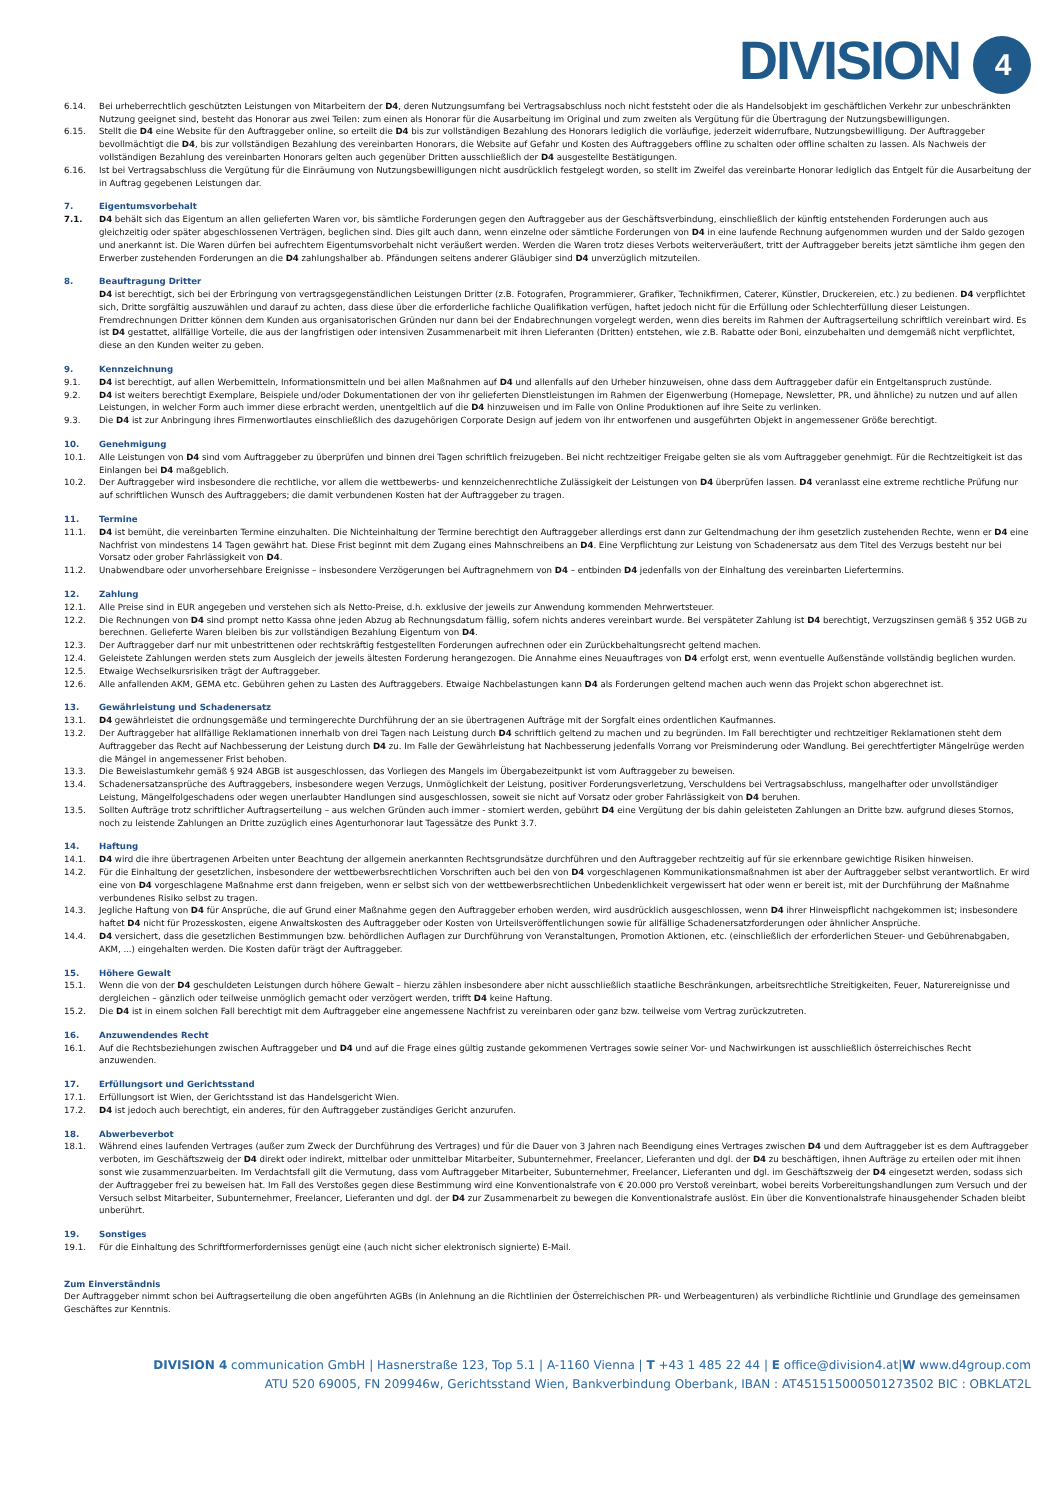DIVISION 4
6.14. Bei urheberrechtlich geschützten Leistungen von Mitarbeitern der D4, deren Nutzungsumfang bei Vertragsabschluss noch nicht feststeht oder die als Handelsobjekt im geschäftlichen Verkehr zur unbeschränkten Nutzung geeignet sind, besteht das Honorar aus zwei Teilen: zum einen als Honorar für die Ausarbeitung im Original und zum zweiten als Vergütung für die Übertragung der Nutzungsbewilligungen.
6.15. Stellt die D4 eine Website für den Auftraggeber online, so erteilt die D4 bis zur vollständigen Bezahlung des Honorars lediglich die vorläufige, jederzeit widerrufbare, Nutzungsbewilligung. Der Auftraggeber bevollmächtigt die D4, bis zur vollständigen Bezahlung des vereinbarten Honorars, die Website auf Gefahr und Kosten des Auftraggebers offline zu schalten oder offline schalten zu lassen. Als Nachweis der vollständigen Bezahlung des vereinbarten Honorars gelten auch gegenüber Dritten ausschließlich der D4 ausgestellte Bestätigungen.
6.16. Ist bei Vertragsabschluss die Vergütung für die Einräumung von Nutzungsbewilligungen nicht ausdrücklich festgelegt worden, so stellt im Zweifel das vereinbarte Honorar lediglich das Entgelt für die Ausarbeitung der in Auftrag gegebenen Leistungen dar.
7. Eigentumsvorbehalt
7.1. D4 behält sich das Eigentum an allen gelieferten Waren vor, bis sämtliche Forderungen gegen den Auftraggeber aus der Geschäftsverbindung, einschließlich der künftig entstehenden Forderungen auch aus gleichzeitig oder später abgeschlossenen Verträgen, beglichen sind. Dies gilt auch dann, wenn einzelne oder sämtliche Forderungen von D4 in eine laufende Rechnung aufgenommen wurden und der Saldo gezogen und anerkannt ist. Die Waren dürfen bei aufrechtem Eigentumsvorbehalt nicht veräußert werden. Werden die Waren trotz dieses Verbots weiterveräußert, tritt der Auftraggeber bereits jetzt sämtliche ihm gegen den Erwerber zustehenden Forderungen an die D4 zahlungshalber ab. Pfändungen seitens anderer Gläubiger sind D4 unverzüglich mitzuteilen.
8. Beauftragung Dritter
D4 ist berechtigt, sich bei der Erbringung von vertragsgegenständlichen Leistungen Dritter (z.B. Fotografen, Programmierer, Grafiker, Technikfirmen, Caterer, Künstler, Druckereien, etc.) zu bedienen. D4 verpflichtet sich, Dritte sorgfältig auszuwählen und darauf zu achten, dass diese über die erforderliche fachliche Qualifikation verfügen, haftet jedoch nicht für die Erfüllung oder Schlechterfüllung dieser Leistungen. Fremdrechnungen Dritter können dem Kunden aus organisatorischen Gründen nur dann bei der Endabrechnungen vorgelegt werden, wenn dies bereits im Rahmen der Auftragserteilung schriftlich vereinbart wird. Es ist D4 gestattet, allfällige Vorteile, die aus der langfristigen oder intensiven Zusammenarbeit mit ihren Lieferanten (Dritten) entstehen, wie z.B. Rabatte oder Boni, einzubehalten und demgemäß nicht verpflichtet, diese an den Kunden weiter zu geben.
9. Kennzeichnung
9.1. D4 ist berechtigt, auf allen Werbemitteln, Informationsmitteln und bei allen Maßnahmen auf D4 und allenfalls auf den Urheber hinzuweisen, ohne dass dem Auftraggeber dafür ein Entgeltanspruch zustünde.
9.2. D4 ist weiters berechtigt Exemplare, Beispiele und/oder Dokumentationen der von ihr gelieferten Dienstleistungen im Rahmen der Eigenwerbung (Homepage, Newsletter, PR, und ähnliche) zu nutzen und auf allen Leistungen, in welcher Form auch immer diese erbracht werden, unentgeltlich auf die D4 hinzuweisen und im Falle von Online Produktionen auf ihre Seite zu verlinken.
9.3. Die D4 ist zur Anbringung ihres Firmenwortlautes einschließlich des dazugehörigen Corporate Design auf jedem von ihr entworfenen und ausgeführten Objekt in angemessener Größe berechtigt.
10. Genehmigung
10.1. Alle Leistungen von D4 sind vom Auftraggeber zu überprüfen und binnen drei Tagen schriftlich freizugeben. Bei nicht rechtzeitiger Freigabe gelten sie als vom Auftraggeber genehmigt. Für die Rechtzeitigkeit ist das Einlangen bei D4 maßgeblich.
10.2. Der Auftraggeber wird insbesondere die rechtliche, vor allem die wettbewerbs- und kennzeichenrechtliche Zulässigkeit der Leistungen von D4 überprüfen lassen. D4 veranlasst eine extreme rechtliche Prüfung nur auf schriftlichen Wunsch des Auftraggebers; die damit verbundenen Kosten hat der Auftraggeber zu tragen.
11. Termine
11.1. D4 ist bemüht, die vereinbarten Termine einzuhalten. Die Nichteinhaltung der Termine berechtigt den Auftraggeber allerdings erst dann zur Geltendmachung der ihm gesetzlich zustehenden Rechte, wenn er D4 eine Nachfrist von mindestens 14 Tagen gewährt hat. Diese Frist beginnt mit dem Zugang eines Mahnschreibens an D4. Eine Verpflichtung zur Leistung von Schadenersatz aus dem Titel des Verzugs besteht nur bei Vorsatz oder grober Fahrlässigkeit von D4.
11.2. Unabwendbare oder unvorhersehbare Ereignisse – insbesondere Verzögerungen bei Auftragnehmern von D4 – entbinden D4 jedenfalls von der Einhaltung des vereinbarten Liefertermins.
12. Zahlung
12.1. Alle Preise sind in EUR angegeben und verstehen sich als Netto-Preise, d.h. exklusive der jeweils zur Anwendung kommenden Mehrwertsteuer.
12.2. Die Rechnungen von D4 sind prompt netto Kassa ohne jeden Abzug ab Rechnungsdatum fällig, sofern nichts anderes vereinbart wurde. Bei verspäteter Zahlung ist D4 berechtigt, Verzugszinsen gemäß § 352 UGB zu berechnen. Gelieferte Waren bleiben bis zur vollständigen Bezahlung Eigentum von D4.
12.3. Der Auftraggeber darf nur mit unbestrittenen oder rechtskräftig festgestellten Forderungen aufrechnen oder ein Zurückbehaltungsrecht geltend machen.
12.4. Geleistete Zahlungen werden stets zum Ausgleich der jeweils ältesten Forderung herangezogen. Die Annahme eines Neuauftrages von D4 erfolgt erst, wenn eventuelle Außenstände vollständig beglichen wurden.
12.5. Etwaige Wechselkursrisiken trägt der Auftraggeber.
12.6. Alle anfallenden AKM, GEMA etc. Gebühren gehen zu Lasten des Auftraggebers. Etwaige Nachbelastungen kann D4 als Forderungen geltend machen auch wenn das Projekt schon abgerechnet ist.
13. Gewährleistung und Schadenersatz
13.1. D4 gewährleistet die ordnungsgemäße und termingerechte Durchführung der an sie übertragenen Aufträge mit der Sorgfalt eines ordentlichen Kaufmannes.
13.2. Der Auftraggeber hat allfällige Reklamationen innerhalb von drei Tagen nach Leistung durch D4 schriftlich geltend zu machen und zu begründen. Im Fall berechtigter und rechtzeitiger Reklamationen steht dem Auftraggeber das Recht auf Nachbesserung der Leistung durch D4 zu. Im Falle der Gewährleistung hat Nachbesserung jedenfalls Vorrang vor Preisminderung oder Wandlung. Bei gerechtfertigter Mängelrüge werden die Mängel in angemessener Frist behoben.
13.3. Die Beweislastumkehr gemäß § 924 ABGB ist ausgeschlossen, das Vorliegen des Mangels im Übergabezeitpunkt ist vom Auftraggeber zu beweisen.
13.4. Schadenersatzansprüche des Auftraggebers, insbesondere wegen Verzugs, Unmöglichkeit der Leistung, positiver Forderungsverletzung, Verschuldens bei Vertragsabschluss, mangelhafter oder unvollständiger Leistung, Mängelfolgeschadens oder wegen unerlaubter Handlungen sind ausgeschlossen, soweit sie nicht auf Vorsatz oder grober Fahrlässigkeit von D4 beruhen.
13.5. Sollten Aufträge trotz schriftlicher Auftragserteilung – aus welchen Gründen auch immer - storniert werden, gebührt D4 eine Vergütung der bis dahin geleisteten Zahlungen an Dritte bzw. aufgrund dieses Stornos, noch zu leistende Zahlungen an Dritte zuzüglich eines Agenturhonorar laut Tagessätze des Punkt 3.7.
14. Haftung
14.1. D4 wird die ihre übertragenen Arbeiten unter Beachtung der allgemein anerkannten Rechtsgrundsätze durchführen und den Auftraggeber rechtzeitig auf für sie erkennbare gewichtige Risiken hinweisen.
14.2. Für die Einhaltung der gesetzlichen, insbesondere der wettbewerbsrechtlichen Vorschriften auch bei den von D4 vorgeschlagenen Kommunikationsmaßnahmen ist aber der Auftraggeber selbst verantwortlich. Er wird eine von D4 vorgeschlagene Maßnahme erst dann freigeben, wenn er selbst sich von der wettbewerbsrechtlichen Unbedenklichkeit vergewissert hat oder wenn er bereit ist, mit der Durchführung der Maßnahme verbundenes Risiko selbst zu tragen.
14.3. Jegliche Haftung von D4 für Ansprüche, die auf Grund einer Maßnahme gegen den Auftraggeber erhoben werden, wird ausdrücklich ausgeschlossen, wenn D4 ihrer Hinweispflicht nachgekommen ist; insbesondere haftet D4 nicht für Prozesskosten, eigene Anwaltskosten des Auftraggeber oder Kosten von Urteilsveröffentlichungen sowie für allfällige Schadenersatzforderungen oder ähnlicher Ansprüche.
14.4. D4 versichert, dass die gesetzlichen Bestimmungen bzw. behördlichen Auflagen zur Durchführung von Veranstaltungen, Promotion Aktionen, etc. (einschließlich der erforderlichen Steuer- und Gebührenabgaben, AKM, ...) eingehalten werden. Die Kosten dafür trägt der Auftraggeber.
15. Höhere Gewalt
15.1. Wenn die von der D4 geschuldeten Leistungen durch höhere Gewalt – hierzu zählen insbesondere aber nicht ausschließlich staatliche Beschränkungen, arbeitsrechtliche Streitigkeiten, Feuer, Naturereignisse und dergleichen – gänzlich oder teilweise unmöglich gemacht oder verzögert werden, trifft D4 keine Haftung.
15.2. Die D4 ist in einem solchen Fall berechtigt mit dem Auftraggeber eine angemessene Nachfrist zu vereinbaren oder ganz bzw. teilweise vom Vertrag zurückzutreten.
16. Anzuwendendes Recht
16.1. Auf die Rechtsbeziehungen zwischen Auftraggeber und D4 und auf die Frage eines gültig zustande gekommenen Vertrages sowie seiner Vor- und Nachwirkungen ist ausschließlich österreichisches Recht anzuwenden.
17. Erfüllungsort und Gerichtsstand
17.1. Erfüllungsort ist Wien, der Gerichtsstand ist das Handelsgericht Wien.
17.2. D4 ist jedoch auch berechtigt, ein anderes, für den Auftraggeber zuständiges Gericht anzurufen.
18. Abwerbeverbot
18.1. Während eines laufenden Vertrages (außer zum Zweck der Durchführung des Vertrages) und für die Dauer von 3 Jahren nach Beendigung eines Vertrages zwischen D4 und dem Auftraggeber ist es dem Auftraggeber verboten, im Geschäftszweig der D4 direkt oder indirekt, mittelbar oder unmittelbar Mitarbeiter, Subunternehmer, Freelancer, Lieferanten und dgl. der D4 zu beschäftigen, ihnen Aufträge zu erteilen oder mit ihnen sonst wie zusammenzuarbeiten. Im Verdachtsfall gilt die Vermutung, dass vom Auftraggeber Mitarbeiter, Subunternehmer, Freelancer, Lieferanten und dgl. im Geschäftszweig der D4 eingesetzt werden, sodass sich der Auftraggeber frei zu beweisen hat. Im Fall des Verstoßes gegen diese Bestimmung wird eine Konventionalstrafe von € 20.000 pro Verstoß vereinbart, wobei bereits Vorbereitungshandlungen zum Versuch und der Versuch selbst Mitarbeiter, Subunternehmer, Freelancer, Lieferanten und dgl. der D4 zur Zusammenarbeit zu bewegen die Konventionalstrafe auslöst. Ein über die Konventionalstrafe hinausgehender Schaden bleibt unberührt.
19. Sonstiges
19.1. Für die Einhaltung des Schriftformerfordernisses genügt eine (auch nicht sicher elektronisch signierte) E-Mail.
Zum Einverständnis
Der Auftraggeber nimmt schon bei Auftragserteilung die oben angeführten AGBs (in Anlehnung an die Richtlinien der Österreichischen PR- und Werbeagenturen) als verbindliche Richtlinie und Grundlage des gemeinsamen Geschäftes zur Kenntnis.
DIVISION 4 communication GmbH | Hasnerstraße 123, Top 5.1 | A-1160 Vienna | T +43 1 485 22 44 | E office@division4.at|W www.d4group.com
ATU 520 69005, FN 209946w, Gerichtsstand Wien, Bankverbindung Oberbank, IBAN : AT451515000501273502 BIC : OBKLAT2L